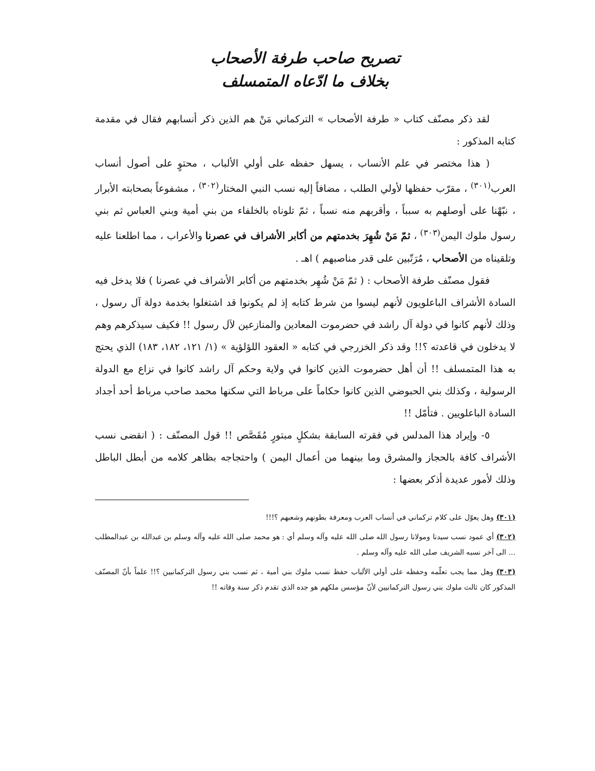تصريح صاحب طرفة الأصحاب
بخلاف ما ادّعاه المتمسلف
لقد ذكر مصنّف كتاب « طرفة الأصحاب » التركماني مَنْ هم الذين ذكر أنسابهم فقال في مقدمة كتابه المذكور :
( هذا مختصر في علم الأنساب ، يسهل حفظه على أولي الألباب ، محتوٍ على أصول أنساب العرب<sup>(٣٠١)</sup> ، مقرّب حفظها لأولي الطلب ، مضافاً إليه نسب النبي المختار<sup>(٣٠٢)</sup> ، مشفوعاً بصحابته الأبرار ، نبّهْنا على أوصلهم به سبباً ، وأقربهم منه نسباً ، ثمّ تلوناه بالخلفاء من بني أمية وبني العباس ثم بني رسول ملوك اليمن<sup>(٣٠٣)</sup> ، ثمّ مَنْ شُهِرَ بخدمتهم من أكابر الأشراف في عصرنا والأعراب ، مما اطلعنا عليه وتلقيناه من الأصحاب ، مُرَتّبين على قدر مناصبهم ) اهـ .
فقول مصنّف طرفة الأصحاب : ( ثمّ مَنْ شُهِر بخدمتهم من أكابر الأشراف في عصرنا ) فلا يدخل فيه السادة الأشراف الباعلويون لأنهم ليسوا من شرط كتابه إذ لم يكونوا قد اشتغلوا بخدمة دولة آل رسول ، وذلك لأنهم كانوا في دولة آل راشد في حضرموت المعادين والمنازعين لآل رسول !! فكيف سيذكرهم وهم لا يدخلون في قاعدته ؟!! وقد ذكر الخزرجي في كتابه « العقود اللؤلؤية » (١/ ١٢١، ١٨٢، ١٨٣) الذي يحتج به هذا المتمسلف !! أن أهل حضرموت الذين كانوا في ولاية وحكم آل راشد كانوا في نزاع مع الدولة الرسولية ، وكذلك بني الحبوضي الذين كانوا حكاماً على مرباط التي سكنها محمد صاحب مرباط أحد أجداد السادة الباعلويين . فتأمّل !!
٥- وإيراد هذا المدلس في فقرته السابقة بشكلٍ مبتورٍ مُقَصَّص !! قول المصنّف : ( انقضى نسب الأشراف كافة بالحجاز والمشرق وما بينهما من أعمال اليمن ) واحتجاجه بظاهر كلامه من أبطل الباطل وذلك لأمور عديدة أذكر بعضها :
(٣٠١) وهل يعوّل على كلام تركماني في أنساب العرب ومعرفة بطونهم وشعبهم ؟!!!
(٣٠٢) أي عمود نسب سيدنا ومولانا رسول الله صلى الله عليه وآله وسلم أي : هو محمد صلى الله عليه وآله وسلم بن عبدالله بن عبدالمطلب ... الى آخر نسبه الشريف صلى الله عليه وآله وسلم .
(٣٠٣) وهل مما يجب تعلّمه وحفظه على أولي الألباب حفظ نسب ملوك بني أمية ، ثم نسب بني رسول التركمانيين ؟!! علماً بأنّ المصنّف المذكور كان ثالث ملوك بني رسول التركمانيين لأنّ مؤسس ملكهم هو جده الذي تقدم ذكر سنة وفاته !!